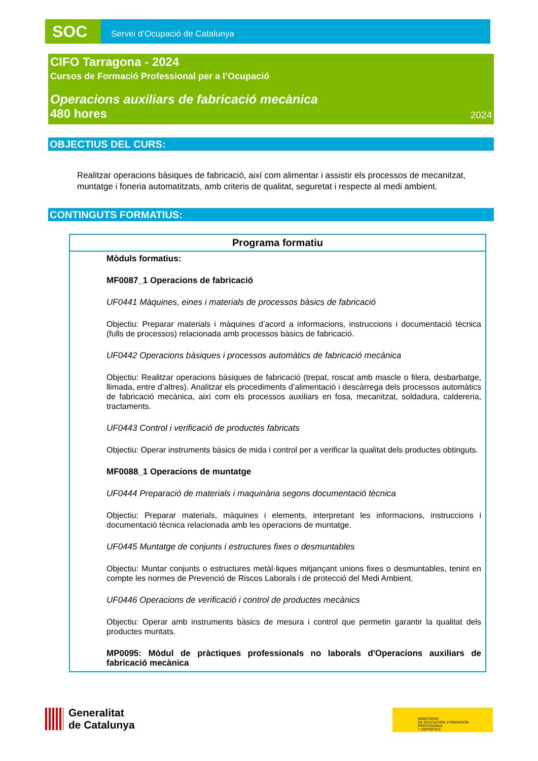SOC
Servei d’Ocupació de Catalunya
CIFO Tarragona - 2024
Cursos de Formació Professional per a l’Ocupació
Operacions auxiliars de fabricació mecànica
480 hores 2024
OBJECTIUS DEL CURS:
Realitzar operacions bàsiques de fabricació, així com alimentar i assistir els processos de mecanitzat, muntatge i foneria automatitzats, amb criteris de qualitat, seguretat i respecte al medi ambient.
CONTINGUTS FORMATIUS:
Programa formatiu
Mòduls formatius:
MF0087_1 Operacions de fabricació
UF0441 Màquines, eines i materials de processos bàsics de fabricació
Objectiu: Preparar materials i màquines d’acord a informacions, instruccions i documentació tècnica (fulls de processos) relacionada amb processos bàsics de fabricació.
UF0442 Operacions bàsiques i processos automàtics de fabricació mecànica
Objectiu: Realitzar operacions bàsiques de fabricació (trepat, roscat amb mascle o filera, desbarbatge, llimada, entre d’altres). Analitzar els procediments d’alimentació i descàrrega dels processos automàtics de fabricació mecànica, així com els processos auxiliars en fosa, mecanitzat, soldadura, caldereria, tractaments.
UF0443 Control i verificació de productes fabricats
Objectiu: Operar instruments bàsics de mida i control per a verificar la qualitat dels productes obtinguts.
MF0088_1 Operacions de muntatge
UF0444 Preparació de materials i maquinària segons documentació tècnica
Objectiu: Preparar materials, màquines i elements, interpretant les informacions, instruccions i documentació tècnica relacionada amb les operacions de muntatge.
UF0445 Muntatge de conjunts i estructures fixes o desmuntables
Objectiu: Muntar conjunts o estructures metàl·liques mitjançant unions fixes o desmuntables, tenint en compte les normes de Prevenció de Riscos Laborals i de protecció del Medi Ambient.
UF0446 Operacions de verificació i control de productes mecànics
Objectiu: Operar amb instruments bàsics de mesura i control que permetin garantir la qualitat dels productes muntats.
MP0095: Mòdul de pràctiques professionals no laborals d'Operacions auxiliars de fabricació mecànica
Generalitat
de Catalunya
MINISTERIO
DE EDUCACIÓN, FORMACIÓN PROFESIONAL
Y DEPORTES